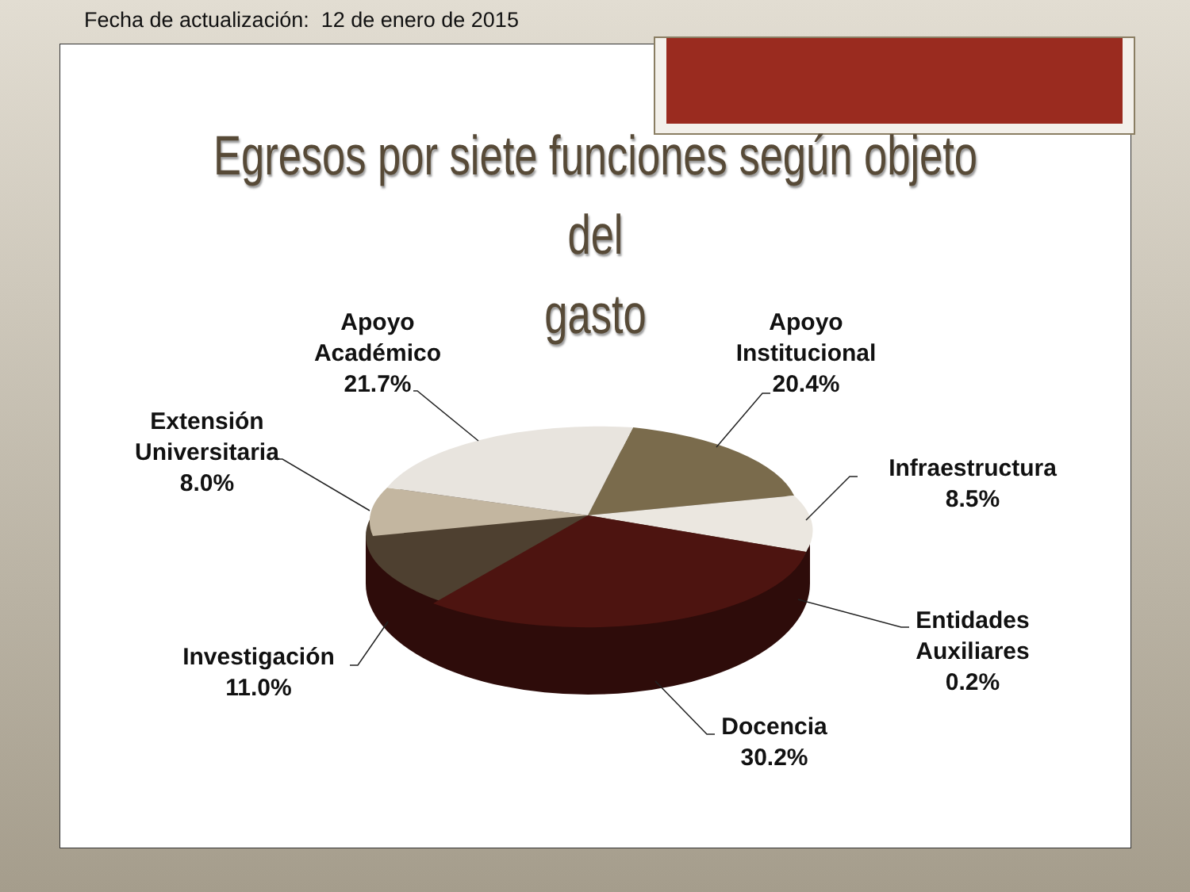Fecha de actualización: 12 de enero de 2015
Egresos por siete funciones según objeto del
gasto
Apoyo
Académico
21.7%
Apoyo
Institucional
20.4%
Infraestructura
8.5%
Entidades
Auxiliares
0.2%
Docencia
30.2%
Investigación
11.0%
Extensión
Universitaria
8.0%